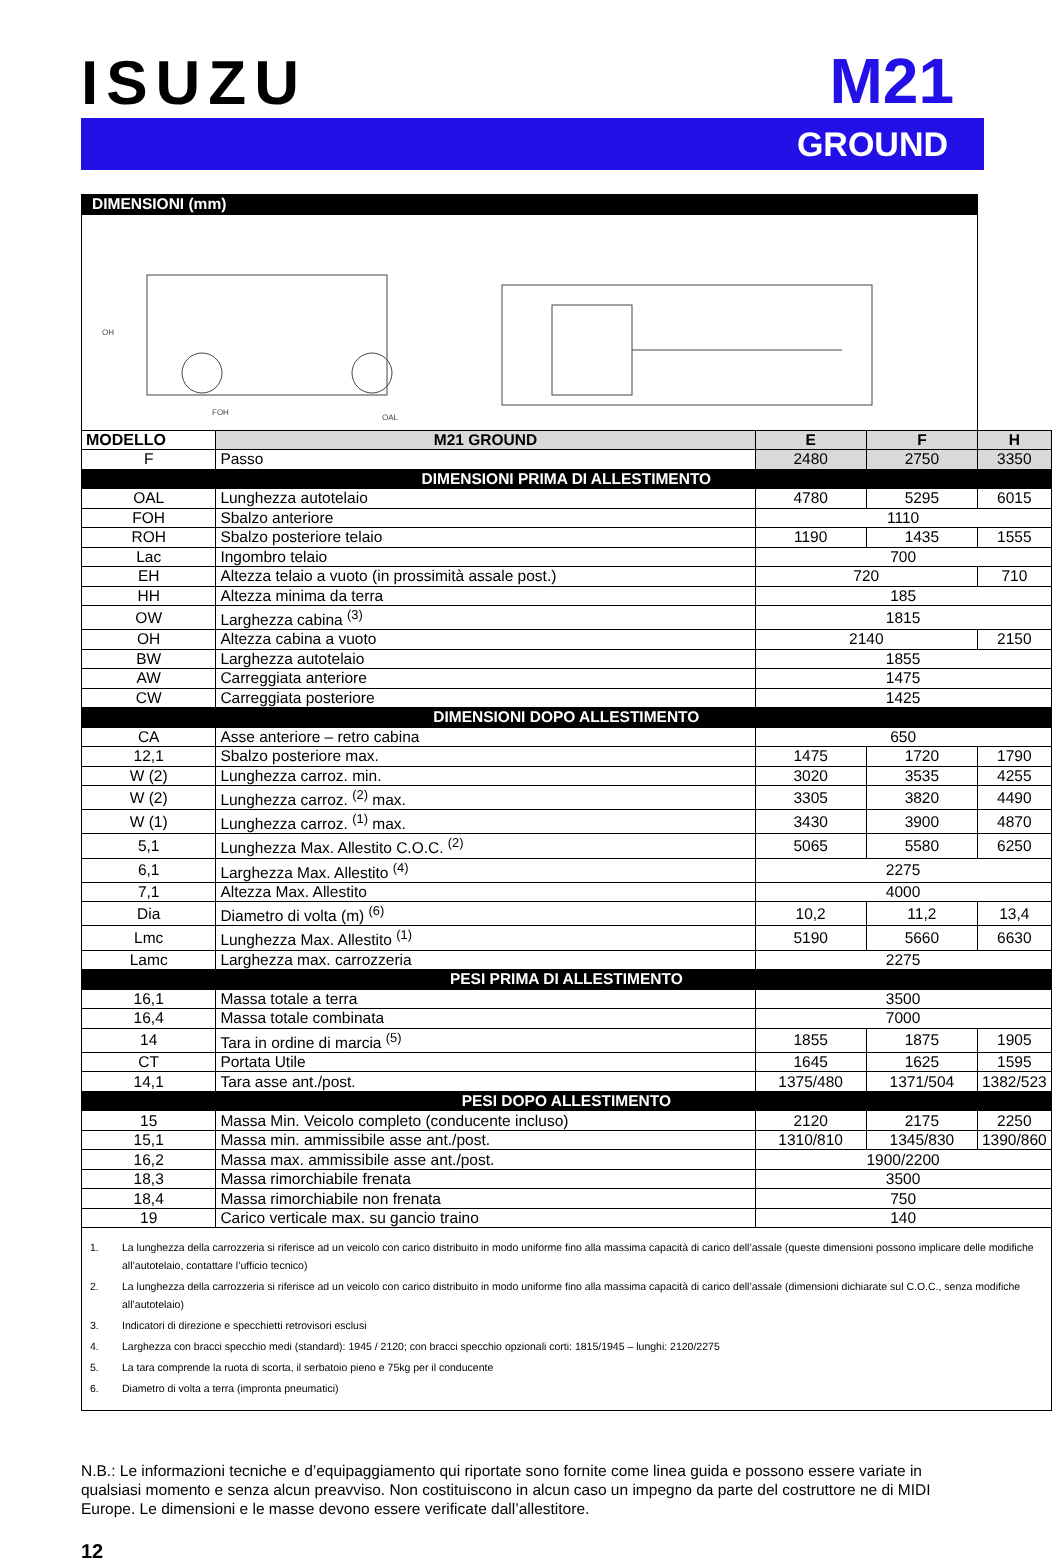ISUZU
M21
GROUND
| DIMENSIONI (mm) | | | | | |
| FOH OAL OH | | | | | |
| MODELLO | | M21 GROUND | E | F | H |
| F | Passo | | 2480 | 2750 | 3350 |
| DIMENSIONI PRIMA DI ALLESTIMENTO | | | | | |
| OAL | Lunghezza autotelaio | | 4780 | 5295 | 6015 |
| FOH | Sbalzo anteriore | | 1110 | | |
| ROH | Sbalzo posteriore telaio | | 1190 | 1435 | 1555 |
| Lac | Ingombro telaio | | 700 | | |
| EH | Altezza telaio a vuoto (in prossimità assale post.) | | 720 | | 710 |
| HH | Altezza minima da terra | | 185 | | |
| OW | Larghezza cabina <sup>(3)</sup> | | 1815 | | |
| OH | Altezza cabina a vuoto | | 2140 | | 2150 |
| BW | Larghezza autotelaio | | 1855 | | |
| AW | Carreggiata anteriore | | 1475 | | |
| CW | Carreggiata posteriore | | 1425 | | |
| DIMENSIONI DOPO ALLESTIMENTO | | | | | |
| CA | Asse anteriore – retro cabina | | 650 | | |
| 12,1 | Sbalzo posteriore max. | | 1475 | 1720 | 1790 |
| W (2) | Lunghezza carroz. min. | | 3020 | 3535 | 4255 |
| W (2) | Lunghezza carroz. <sup>(2)</sup> max. | | 3305 | 3820 | 4490 |
| W (1) | Lunghezza carroz. <sup>(1)</sup> max. | | 3430 | 3900 | 4870 |
| 5,1 | Lunghezza Max. Allestito C.O.C. <sup>(2)</sup> | | 5065 | 5580 | 6250 |
| 6,1 | Larghezza Max. Allestito <sup>(4)</sup> | | 2275 | | |
| 7,1 | Altezza Max. Allestito | | 4000 | | |
| Dia | Diametro di volta (m) <sup>(6)</sup> | | 10,2 | 11,2 | 13,4 |
| Lmc | Lunghezza Max. Allestito <sup>(1)</sup> | | 5190 | 5660 | 6630 |
| Lamc | Larghezza max. carrozzeria | | 2275 | | |
| PESI PRIMA DI ALLESTIMENTO | | | | | |
| 16,1 | Massa totale a terra | | 3500 | | |
| 16,4 | Massa totale combinata | | 7000 | | |
| 14 | Tara in ordine di marcia <sup>(5)</sup> | | 1855 | 1875 | 1905 |
| CT | Portata Utile | | 1645 | 1625 | 1595 |
| 14,1 | Tara asse ant./post. | | 1375/480 | 1371/504 | 1382/523 |
| PESI DOPO ALLESTIMENTO | | | | | |
| 15 | Massa Min. Veicolo completo (conducente incluso) | | 2120 | 2175 | 2250 |
| 15,1 | Massa min. ammissibile asse ant./post. | | 1310/810 | 1345/830 | 1390/860 |
| 16,2 | Massa max. ammissibile asse ant./post. | | 1900/2200 | | |
| 18,3 | Massa rimorchiabile frenata | | 3500 | | |
| 18,4 | Massa rimorchiabile non frenata | | 750 | | |
| 19 | Carico verticale max. su gancio traino | | 140 | | |
| 1. La lunghezza della carrozzeria si riferisce ad un veicolo con carico distribuito in modo uniforme fino alla massima capacità di carico dell’assale (queste dimensioni possono implicare delle modifiche all’autotelaio, contattare l’ufficio tecnico) 2. La lunghezza della carrozzeria si riferisce ad un veicolo con carico distribuito in modo uniforme fino alla massima capacità di carico dell’assale (dimensioni dichiarate sul C.O.C., senza modifiche all’autotelaio) 3. Indicatori di direzione e specchietti retrovisori esclusi 4. Larghezza con bracci specchio medi (standard): 1945 / 2120; con bracci specchio opzionali corti: 1815/1945 – lunghi: 2120/2275 5. La tara comprende la ruota di scorta, il serbatoio pieno e 75kg per il conducente 6. Diametro di volta a terra (impronta pneumatici) | | | | | |
N.B.: Le informazioni tecniche e d’equipaggiamento qui riportate sono fornite come linea guida e possono essere variate in qualsiasi momento e senza alcun preavviso. Non costituiscono in alcun caso un impegno da parte del costruttore ne di MIDI Europe. Le dimensioni e le masse devono essere verificate dall’allestitore.
12